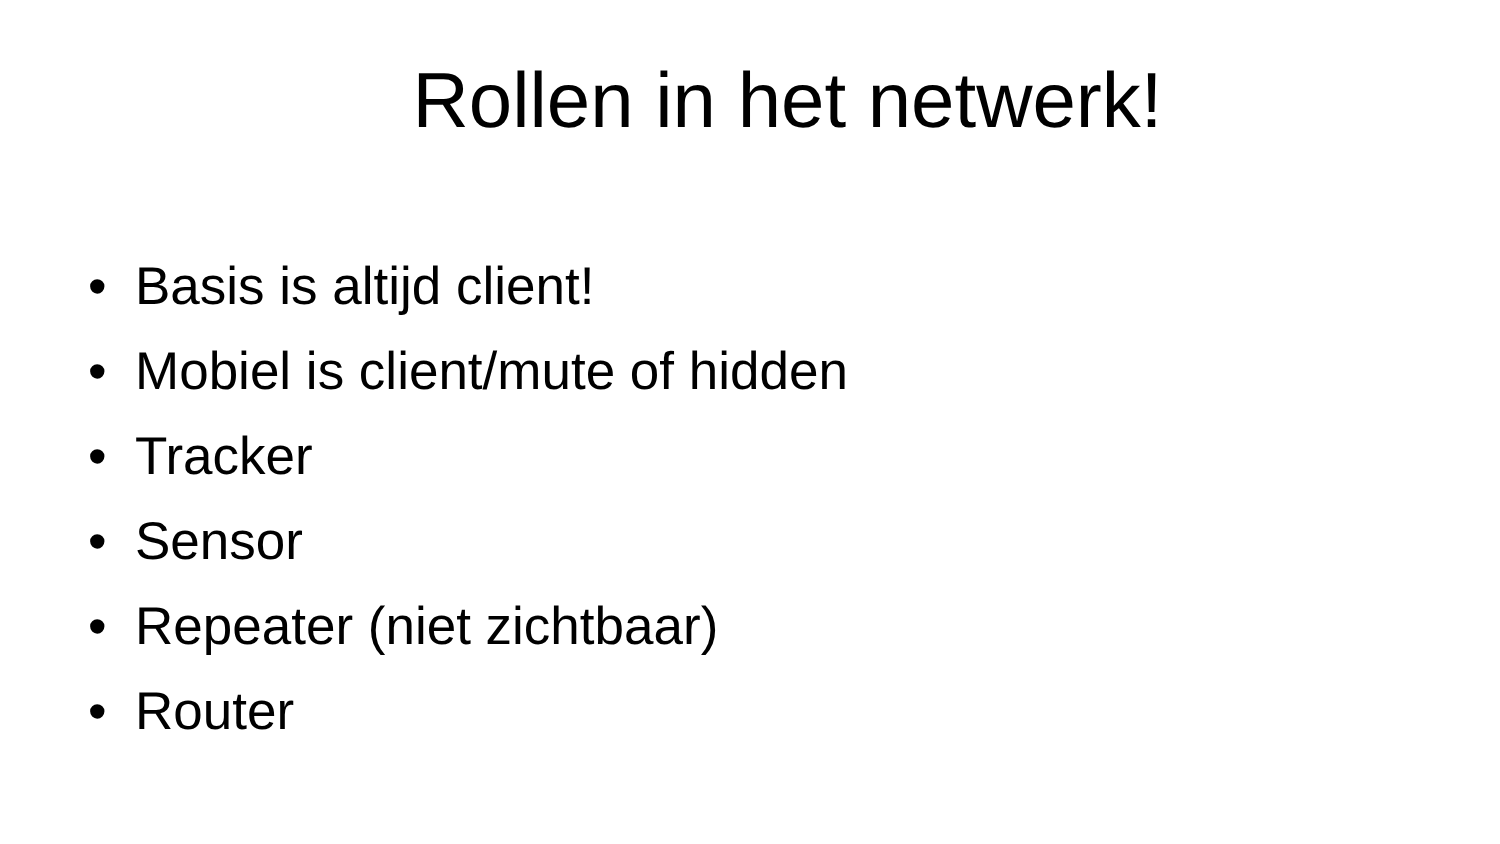Rollen in het netwerk!
• Basis is altijd client!
• Mobiel is client/mute of hidden
• Tracker
• Sensor
• Repeater (niet zichtbaar)
• Router